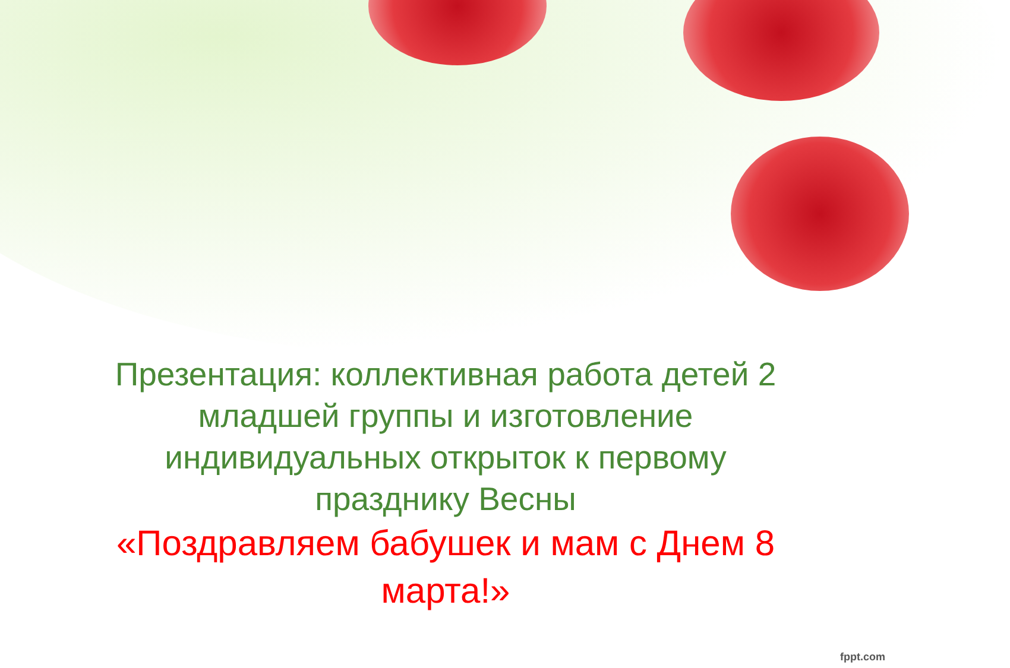Презентация: коллективная работа детей 2 младшей группы и изготовление индивидуальных открыток к первому празднику Весны
«Поздравляем бабушек и мам с Днем 8 марта!»
fppt.com